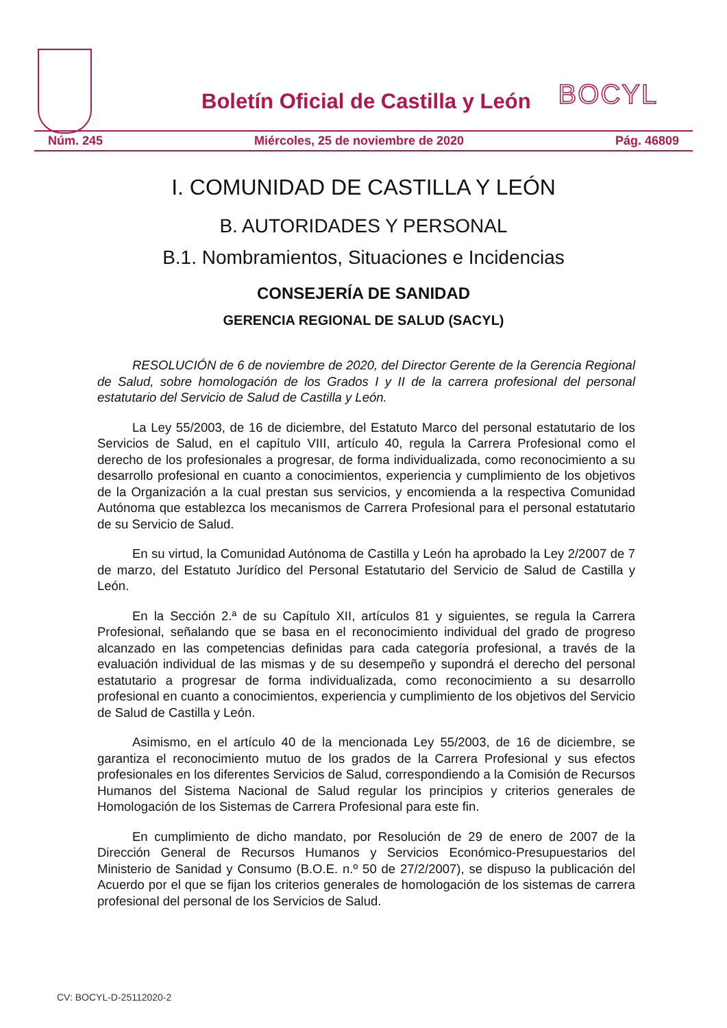Boletín Oficial de Castilla y León
BOCYL
Núm. 245 Miércoles, 25 de noviembre de 2020 Pág. 46809
I. COMUNIDAD DE CASTILLA Y LEÓN
B. AUTORIDADES Y PERSONAL
B.1. Nombramientos, Situaciones e Incidencias
CONSEJERÍA DE SANIDAD
GERENCIA REGIONAL DE SALUD (SACYL)
RESOLUCIÓN de 6 de noviembre de 2020, del Director Gerente de la Gerencia Regional de Salud, sobre homologación de los Grados I y II de la carrera profesional del personal estatutario del Servicio de Salud de Castilla y León.
La Ley 55/2003, de 16 de diciembre, del Estatuto Marco del personal estatutario de los Servicios de Salud, en el capítulo VIII, artículo 40, regula la Carrera Profesional como el derecho de los profesionales a progresar, de forma individualizada, como reconocimiento a su desarrollo profesional en cuanto a conocimientos, experiencia y cumplimiento de los objetivos de la Organización a la cual prestan sus servicios, y encomienda a la respectiva Comunidad Autónoma que establezca los mecanismos de Carrera Profesional para el personal estatutario de su Servicio de Salud.
En su virtud, la Comunidad Autónoma de Castilla y León ha aprobado la Ley 2/2007 de 7 de marzo, del Estatuto Jurídico del Personal Estatutario del Servicio de Salud de Castilla y León.
En la Sección 2.ª de su Capítulo XII, artículos 81 y siguientes, se regula la Carrera Profesional, señalando que se basa en el reconocimiento individual del grado de progreso alcanzado en las competencias definidas para cada categoría profesional, a través de la evaluación individual de las mismas y de su desempeño y supondrá el derecho del personal estatutario a progresar de forma individualizada, como reconocimiento a su desarrollo profesional en cuanto a conocimientos, experiencia y cumplimiento de los objetivos del Servicio de Salud de Castilla y León.
Asimismo, en el artículo 40 de la mencionada Ley 55/2003, de 16 de diciembre, se garantiza el reconocimiento mutuo de los grados de la Carrera Profesional y sus efectos profesionales en los diferentes Servicios de Salud, correspondiendo a la Comisión de Recursos Humanos del Sistema Nacional de Salud regular los principios y criterios generales de Homologación de los Sistemas de Carrera Profesional para este fin.
En cumplimiento de dicho mandato, por Resolución de 29 de enero de 2007 de la Dirección General de Recursos Humanos y Servicios Económico-Presupuestarios del Ministerio de Sanidad y Consumo (B.O.E. n.º 50 de 27/2/2007), se dispuso la publicación del Acuerdo por el que se fijan los criterios generales de homologación de los sistemas de carrera profesional del personal de los Servicios de Salud.
CV: BOCYL-D-25112020-2